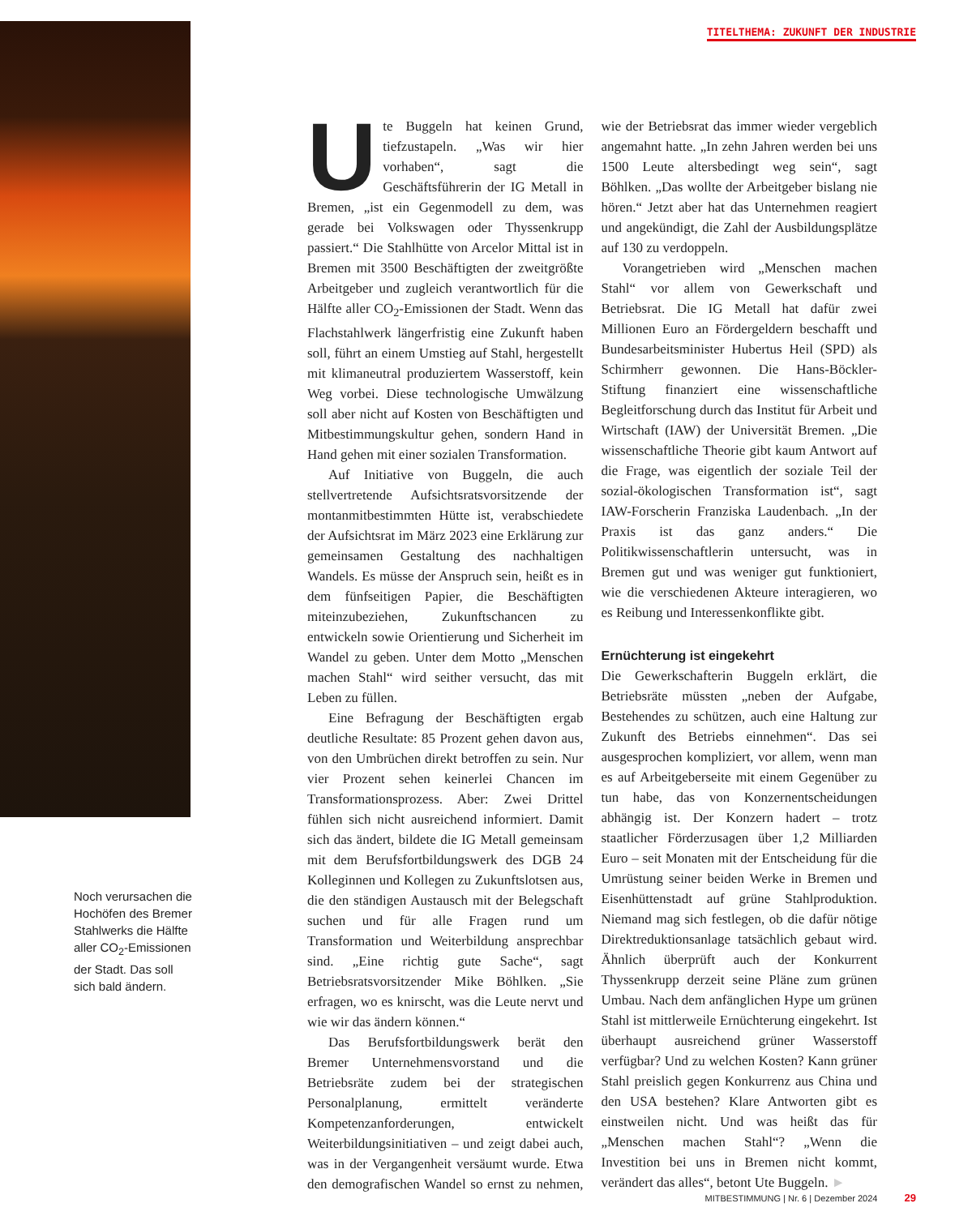TITELTHEMA: ZUKUNFT DER INDUSTRIE
Noch verursachen die Hochöfen des Bremer Stahlwerks die Hälfte aller CO<sub>2</sub>-Emissionen der Stadt. Das soll sich bald ändern.
Ute Buggeln hat keinen Grund, tiefzustapeln. „Was wir hier vorhaben“, sagt die Geschäftsführerin der IG Metall in Bremen, „ist ein Gegenmodell zu dem, was gerade bei Volkswagen oder Thyssenkrupp passiert.“ Die Stahlhütte von Arcelor Mittal ist in Bremen mit 3500 Beschäftigten der zweitgrößte Arbeitgeber und zugleich verantwortlich für die Hälfte aller CO<sub>2</sub>-Emissionen der Stadt. Wenn das Flachstahlwerk längerfristig eine Zukunft haben soll, führt an einem Umstieg auf Stahl, hergestellt mit klimaneutral produziertem Wasserstoff, kein Weg vorbei. Diese technologische Umwälzung soll aber nicht auf Kosten von Beschäftigten und Mitbestimmungskultur gehen, sondern Hand in Hand gehen mit einer sozialen Transformation.
Auf Initiative von Buggeln, die auch stellvertretende Aufsichtsratsvorsitzende der montanmitbestimmten Hütte ist, verabschiedete der Aufsichtsrat im März 2023 eine Erklärung zur gemeinsamen Gestaltung des nachhaltigen Wandels. Es müsse der Anspruch sein, heißt es in dem fünfseitigen Papier, die Beschäftigten miteinzubeziehen, Zukunftschancen zu entwickeln sowie Orientierung und Sicherheit im Wandel zu geben. Unter dem Motto „Menschen machen Stahl“ wird seither versucht, das mit Leben zu füllen.
Eine Befragung der Beschäftigten ergab deutliche Resultate: 85 Prozent gehen davon aus, von den Umbrüchen direkt betroffen zu sein. Nur vier Prozent sehen keinerlei Chancen im Transformationsprozess. Aber: Zwei Drittel fühlen sich nicht ausreichend informiert. Damit sich das ändert, bildete die IG Metall gemeinsam mit dem Berufsfortbildungswerk des DGB 24 Kolleginnen und Kollegen zu Zukunftslotsen aus, die den ständigen Austausch mit der Belegschaft suchen und für alle Fragen rund um Transformation und Weiterbildung ansprechbar sind. „Eine richtig gute Sache“, sagt Betriebsratsvorsitzender Mike Böhlken. „Sie erfragen, wo es knirscht, was die Leute nervt und wie wir das ändern können.“
Das Berufsfortbildungswerk berät den Bremer Unternehmensvorstand und die Betriebsräte zudem bei der strategischen Personalplanung, ermittelt veränderte Kompetenzanforderungen, entwickelt Weiterbildungsinitiativen – und zeigt dabei auch, was in der Vergangenheit versäumt wurde. Etwa den demografischen Wandel so ernst zu nehmen, wie der Betriebsrat das immer wieder vergeblich angemahnt hatte. „In zehn Jahren werden bei uns 1500 Leute altersbedingt weg sein“, sagt Böhlken. „Das wollte der Arbeitgeber bislang nie hören.“ Jetzt aber hat das Unternehmen reagiert und angekündigt, die Zahl der Ausbildungsplätze auf 130 zu verdoppeln.
Vorangetrieben wird „Menschen machen Stahl“ vor allem von Gewerkschaft und Betriebsrat. Die IG Metall hat dafür zwei Millionen Euro an Fördergeldern beschafft und Bundesarbeitsminister Hubertus Heil (SPD) als Schirmherr gewonnen. Die Hans-Böckler-Stiftung finanziert eine wissenschaftliche Begleitforschung durch das Institut für Arbeit und Wirtschaft (IAW) der Universität Bremen. „Die wissenschaftliche Theorie gibt kaum Antwort auf die Frage, was eigentlich der soziale Teil der sozial-ökologischen Transformation ist“, sagt IAW-Forscherin Franziska Laudenbach. „In der Praxis ist das ganz anders.“ Die Politikwissenschaftlerin untersucht, was in Bremen gut und was weniger gut funktioniert, wie die verschiedenen Akteure interagieren, wo es Reibung und Interessenkonflikte gibt.
Ernüchterung ist eingekehrt
Die Gewerkschafterin Buggeln erklärt, die Betriebsräte müssten „neben der Aufgabe, Bestehendes zu schützen, auch eine Haltung zur Zukunft des Betriebs einnehmen“. Das sei ausgesprochen kompliziert, vor allem, wenn man es auf Arbeitgeberseite mit einem Gegenüber zu tun habe, das von Konzernentscheidungen abhängig ist. Der Konzern hadert – trotz staatlicher Förderzusagen über 1,2 Milliarden Euro – seit Monaten mit der Entscheidung für die Umrüstung seiner beiden Werke in Bremen und Eisenhüttenstadt auf grüne Stahlproduktion. Niemand mag sich festlegen, ob die dafür nötige Direktreduktionsanlage tatsächlich gebaut wird. Ähnlich überprüft auch der Konkurrent Thyssenkrupp derzeit seine Pläne zum grünen Umbau. Nach dem anfänglichen Hype um grünen Stahl ist mittlerweile Ernüchterung eingekehrt. Ist überhaupt ausreichend grüner Wasserstoff verfügbar? Und zu welchen Kosten? Kann grüner Stahl preislich gegen Konkurrenz aus China und den USA bestehen? Klare Antworten gibt es einstweilen nicht. Und was heißt das für „Menschen machen Stahl“? „Wenn die Investition bei uns in Bremen nicht kommt, verändert das alles“, betont Ute Buggeln. ►
MITBESTIMMUNG | Nr. 6 | Dezember 2024 29